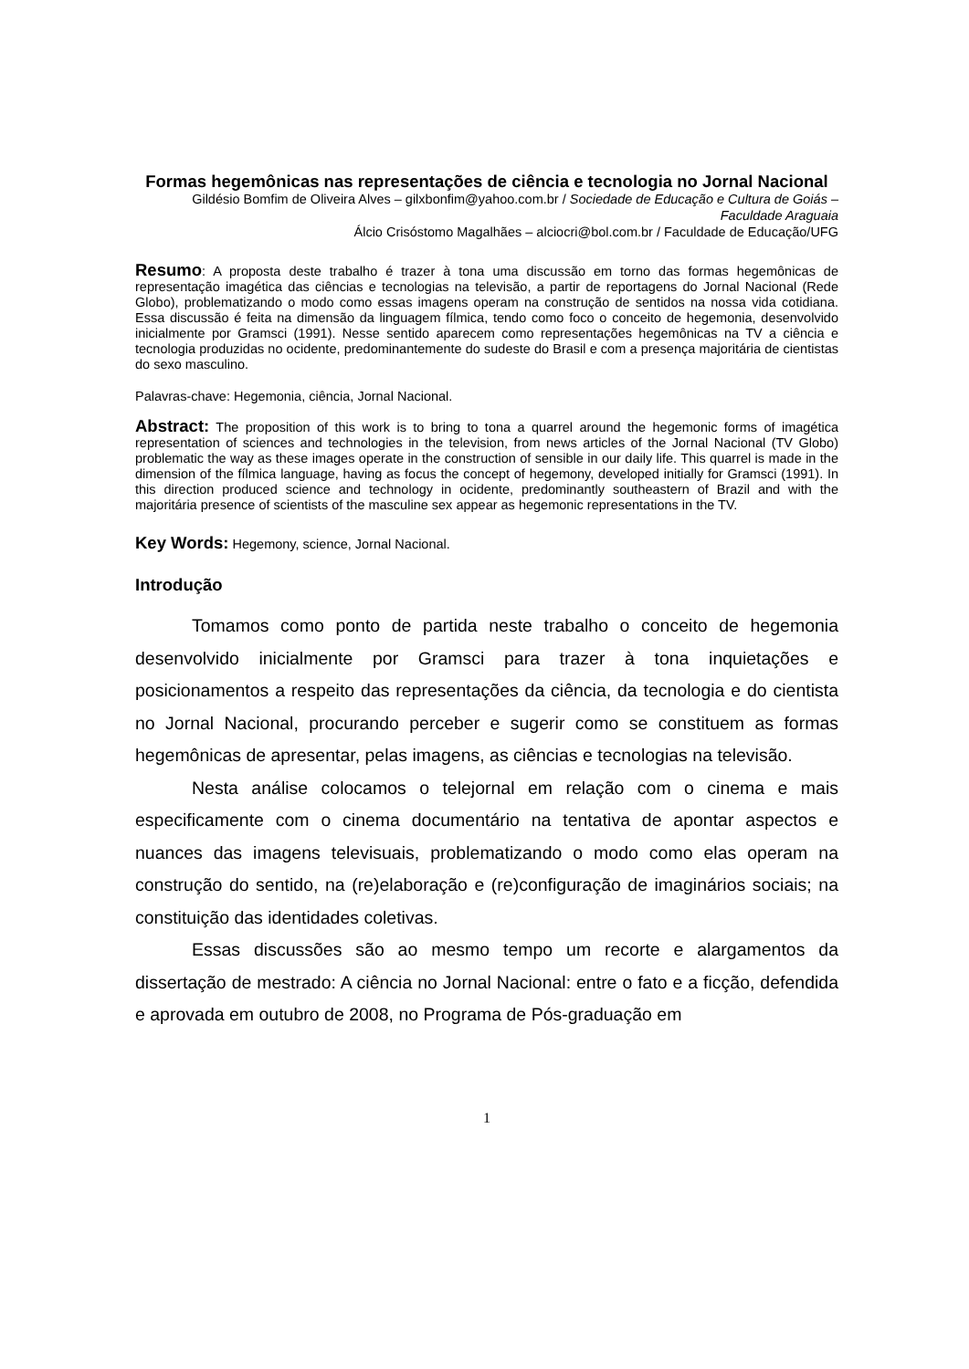Formas hegemônicas nas representações de ciência e tecnologia no Jornal Nacional
Gildésio Bomfim de Oliveira Alves – gilxbonfim@yahoo.com.br / Sociedade de Educação e Cultura de Goiás – Faculdade Araguaia
Álcio Crisóstomo Magalhães – alciocri@bol.com.br / Faculdade de Educação/UFG
Resumo: A proposta deste trabalho é trazer à tona uma discussão em torno das formas hegemônicas de representação imagética das ciências e tecnologias na televisão, a partir de reportagens do Jornal Nacional (Rede Globo), problematizando o modo como essas imagens operam na construção de sentidos na nossa vida cotidiana. Essa discussão é feita na dimensão da linguagem fílmica, tendo como foco o conceito de hegemonia, desenvolvido inicialmente por Gramsci (1991). Nesse sentido aparecem como representações hegemônicas na TV a ciência e tecnologia produzidas no ocidente, predominantemente do sudeste do Brasil e com a presença majoritária de cientistas do sexo masculino.
Palavras-chave: Hegemonia, ciência, Jornal Nacional.
Abstract: The proposition of this work is to bring to tona a quarrel around the hegemonic forms of imagética representation of sciences and technologies in the television, from news articles of the Jornal Nacional (TV Globo) problematic the way as these images operate in the construction of sensible in our daily life. This quarrel is made in the dimension of the fílmica language, having as focus the concept of hegemony, developed initially for Gramsci (1991). In this direction produced science and technology in ocidente, predominantly southeastern of Brazil and with the majoritária presence of scientists of the masculine sex appear as hegemonic representations in the TV.
Key Words: Hegemony, science, Jornal Nacional.
Introdução
Tomamos como ponto de partida neste trabalho o conceito de hegemonia desenvolvido inicialmente por Gramsci para trazer à tona inquietações e posicionamentos a respeito das representações da ciência, da tecnologia e do cientista no Jornal Nacional, procurando perceber e sugerir como se constituem as formas hegemônicas de apresentar, pelas imagens, as ciências e tecnologias na televisão.
Nesta análise colocamos o telejornal em relação com o cinema e mais especificamente com o cinema documentário na tentativa de apontar aspectos e nuances das imagens televisuais, problematizando o modo como elas operam na construção do sentido, na (re)elaboração e (re)configuração de imaginários sociais; na constituição das identidades coletivas.
Essas discussões são ao mesmo tempo um recorte e alargamentos da dissertação de mestrado: A ciência no Jornal Nacional: entre o fato e a ficção, defendida e aprovada em outubro de 2008, no Programa de Pós-graduação em
1